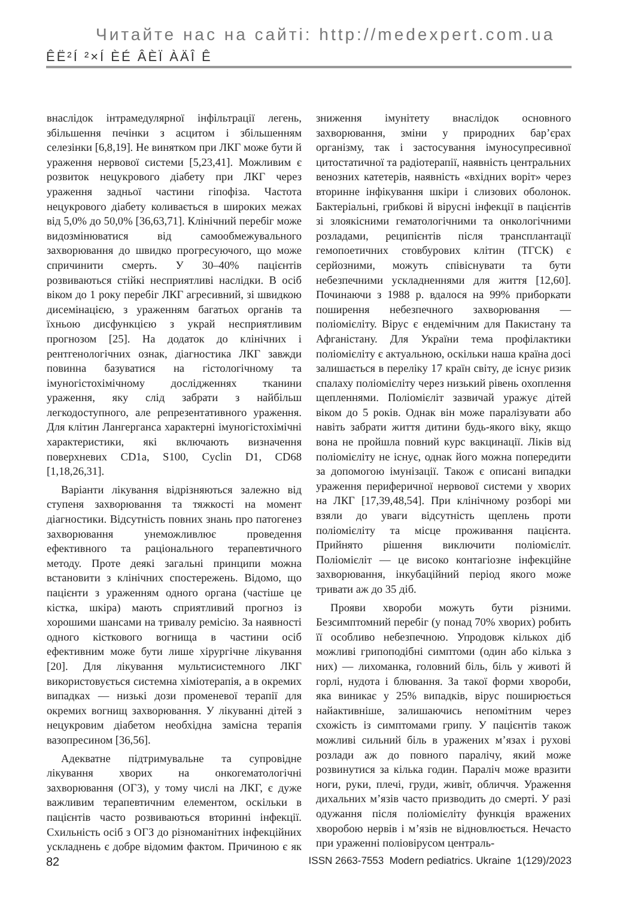Читайте нас на сайті: http://medexpert.com.ua
ÊË²Í ²×Í ÈÉ ÂÈÏ ÀÄÎ Ê
внаслідок інтрамедулярної інфільтрації легень, збільшення печінки з асцитом і збільшенням селезінки [6,8,19]. Не винятком при ЛКГ може бути й ураження нервової системи [5,23,41]. Можливим є розвиток нецукрового діабету при ЛКГ через ураження задньої частини гіпофіза. Частота нецукрового діабету коливається в широких межах від 5,0% до 50,0% [36,63,71]. Клінічний перебіг може видозмінюватися від самообмежувального захворювання до швидко прогресуючого, що може спричинити смерть. У 30–40% пацієнтів розвиваються стійкі несприятливі наслідки. В осіб віком до 1 року перебіг ЛКГ агресивний, зі швидкою дисемінацією, з ураженням багатьох органів та їхньою дисфункцією з украй несприятливим прогнозом [25]. На додаток до клінічних і рентгенологічних ознак, діагностика ЛКГ завжди повинна базуватися на гістологічному та імуногістохімічному дослідженнях тканини ураження, яку слід забрати з найбільш легкодоступного, але репрезентативного ураження. Для клітин Лангерганса характерні імуногістохімічні характеристики, які включають визначення поверхневих CD1a, S100, Cyclin D1, CD68 [1,18,26,31].
Варіанти лікування відрізняються залежно від ступеня захворювання та тяжкості на момент діагностики. Відсутність повних знань про патогенез захворювання унеможливлює проведення ефективного та раціонального терапевтичного методу. Проте деякі загальні принципи можна встановити з клінічних спостережень. Відомо, що пацієнти з ураженням одного органа (частіше це кістка, шкіра) мають сприятливий прогноз із хорошими шансами на тривалу ремісію. За наявності одного кісткового вогнища в частини осіб ефективним може бути лише хірургічне лікування [20]. Для лікування мультисистемного ЛКГ використовується системна хіміотерапія, а в окремих випадках — низькі дози променевої терапії для окремих вогнищ захворювання. У лікуванні дітей з нецукровим діабетом необхідна замісна терапія вазопресином [36,56].
Адекватне підтримувальне та супровідне лікування хворих на онкогематологічні захворювання (ОГЗ), у тому числі на ЛКГ, є дуже важливим терапевтичним елементом, оскільки в пацієнтів часто розвиваються вторинні інфекції. Схильність осіб з ОГЗ до різноманітних інфекційних ускладнень є добре відомим фактом. Причиною є як зниження імунітету внаслідок основного захворювання, зміни у природних бар’єрах організму, так і застосування імуносупресивної цитостатичної та радіотерапії, наявність центральних венозних катетерів, наявність «вхідних воріт» через вторинне інфікування шкіри і слизових оболонок. Бактеріальні, грибкові й вірусні інфекції в пацієнтів зі злоякісними гематологічними та онкологічними розладами, реципієнтів після трансплантації гемопоетичних стовбурових клітин (ТГСК) є серйозними, можуть співіснувати та бути небезпечними ускладненнями для життя [12,60]. Починаючи з 1988 р. вдалося на 99% приборкати поширення небезпечного захворювання — поліомієліту. Вірус є ендемічним для Пакистану та Афганістану. Для України тема профілактики поліомієліту є актуальною, оскільки наша країна досі залишається в переліку 17 країн світу, де існує ризик спалаху поліомієліту через низький рівень охоплення щепленнями. Поліомієліт зазвичай уражує дітей віком до 5 років. Однак він може паралізувати або навіть забрати життя дитини будь-якого віку, якщо вона не пройшла повний курс вакцинації. Ліків від поліомієліту не існує, однак його можна попередити за допомогою імунізації. Також є описані випадки ураження периферичної нервової системи у хворих на ЛКГ [17,39,48,54]. При клінічному розборі ми взяли до уваги відсутність щеплень проти поліомієліту та місце проживання пацієнта. Прийнято рішення виключити поліомієліт. Поліомієліт — це високо контагіозне інфекційне захворювання, інкубаційний період якого може тривати аж до 35 діб.
Прояви хвороби можуть бути різними. Безсимптомний перебіг (у понад 70% хворих) робить її особливо небезпечною. Упродовж кількох діб можливі грипоподібні симптоми (один або кілька з них) — лихоманка, головний біль, біль у животі й горлі, нудота і блювання. За такої форми хвороби, яка виникає у 25% випадків, вірус поширюється найактивніше, залишаючись непомітним через схожість із симптомами грипу. У пацієнтів також можливі сильний біль в уражених м’язах і рухові розлади аж до повного паралічу, який може розвинутися за кілька годин. Параліч може вразити ноги, руки, плечі, груди, живіт, обличчя. Ураження дихальних м’язів часто призводить до смерті. У разі одужання після поліомієліту функція вражених хворобою нервів і м’язів не відновлюється. Нечасто при ураженні поліовірусом централь-
82 ISSN 2663-7553 Modern pediatrics. Ukraine 1(129)/2023